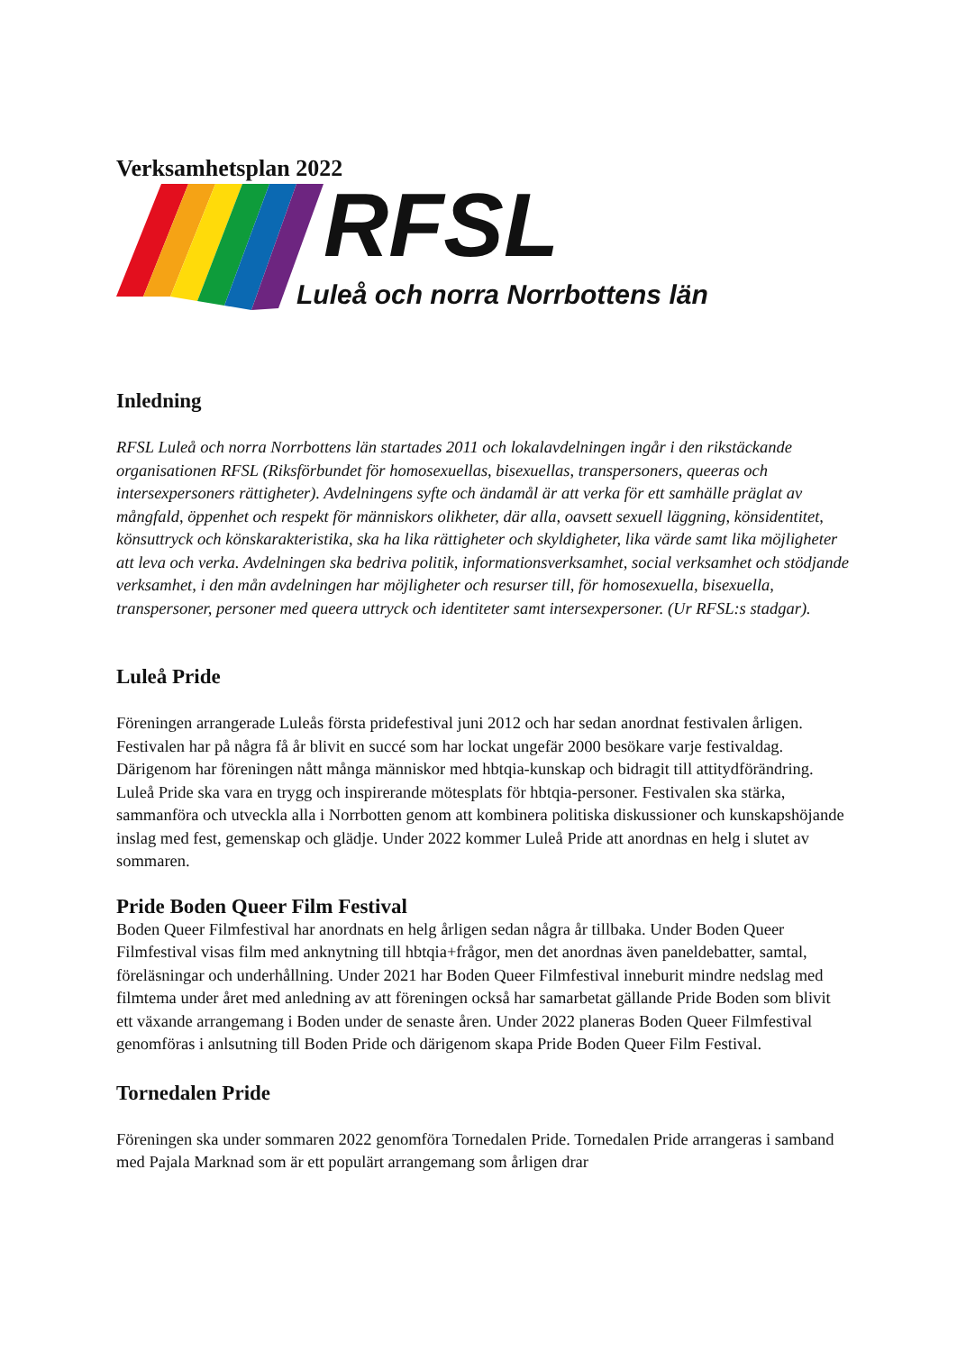Verksamhetsplan 2022
RFSL
Luleå och norra Norrbottens län
Inledning
RFSL Luleå och norra Norrbottens län startades 2011 och lokalavdelningen ingår i den rikstäckande organisationen RFSL (Riksförbundet för homosexuellas, bisexuellas, transpersoners, queeras och intersexpersoners rättigheter). Avdelningens syfte och ändamål är att verka för ett samhälle präglat av mångfald, öppenhet och respekt för människors olikheter, där alla, oavsett sexuell läggning, könsidentitet, könsuttryck och könskarakteristika, ska ha lika rättigheter och skyldigheter, lika värde samt lika möjligheter att leva och verka. Avdelningen ska bedriva politik, informationsverksamhet, social verksamhet och stödjande verksamhet, i den mån avdelningen har möjligheter och resurser till, för homosexuella, bisexuella, transpersoner, personer med queera uttryck och identiteter samt intersexpersoner. (Ur RFSL:s stadgar).
Luleå Pride
Föreningen arrangerade Luleås första pridefestival juni 2012 och har sedan anordnat festivalen årligen. Festivalen har på några få år blivit en succé som har lockat ungefär 2000 besökare varje festivaldag. Därigenom har föreningen nått många människor med hbtqia-kunskap och bidragit till attitydförändring. Luleå Pride ska vara en trygg och inspirerande mötesplats för hbtqia-personer. Festivalen ska stärka, sammanföra och utveckla alla i Norrbotten genom att kombinera politiska diskussioner och kunskapshöjande inslag med fest, gemenskap och glädje. Under 2022 kommer Luleå Pride att anordnas en helg i slutet av sommaren.
Pride Boden Queer Film Festival
Boden Queer Filmfestival har anordnats en helg årligen sedan några år tillbaka. Under Boden Queer Filmfestival visas film med anknytning till hbtqia+frågor, men det anordnas även paneldebatter, samtal, föreläsningar och underhållning. Under 2021 har Boden Queer Filmfestival inneburit mindre nedslag med filmtema under året med anledning av att föreningen också har samarbetat gällande Pride Boden som blivit ett växande arrangemang i Boden under de senaste åren. Under 2022 planeras Boden Queer Filmfestival genomföras i anlsutning till Boden Pride och därigenom skapa Pride Boden Queer Film Festival.
Tornedalen Pride
Föreningen ska under sommaren 2022 genomföra Tornedalen Pride. Tornedalen Pride arrangeras i samband med Pajala Marknad som är ett populärt arrangemang som årligen drar